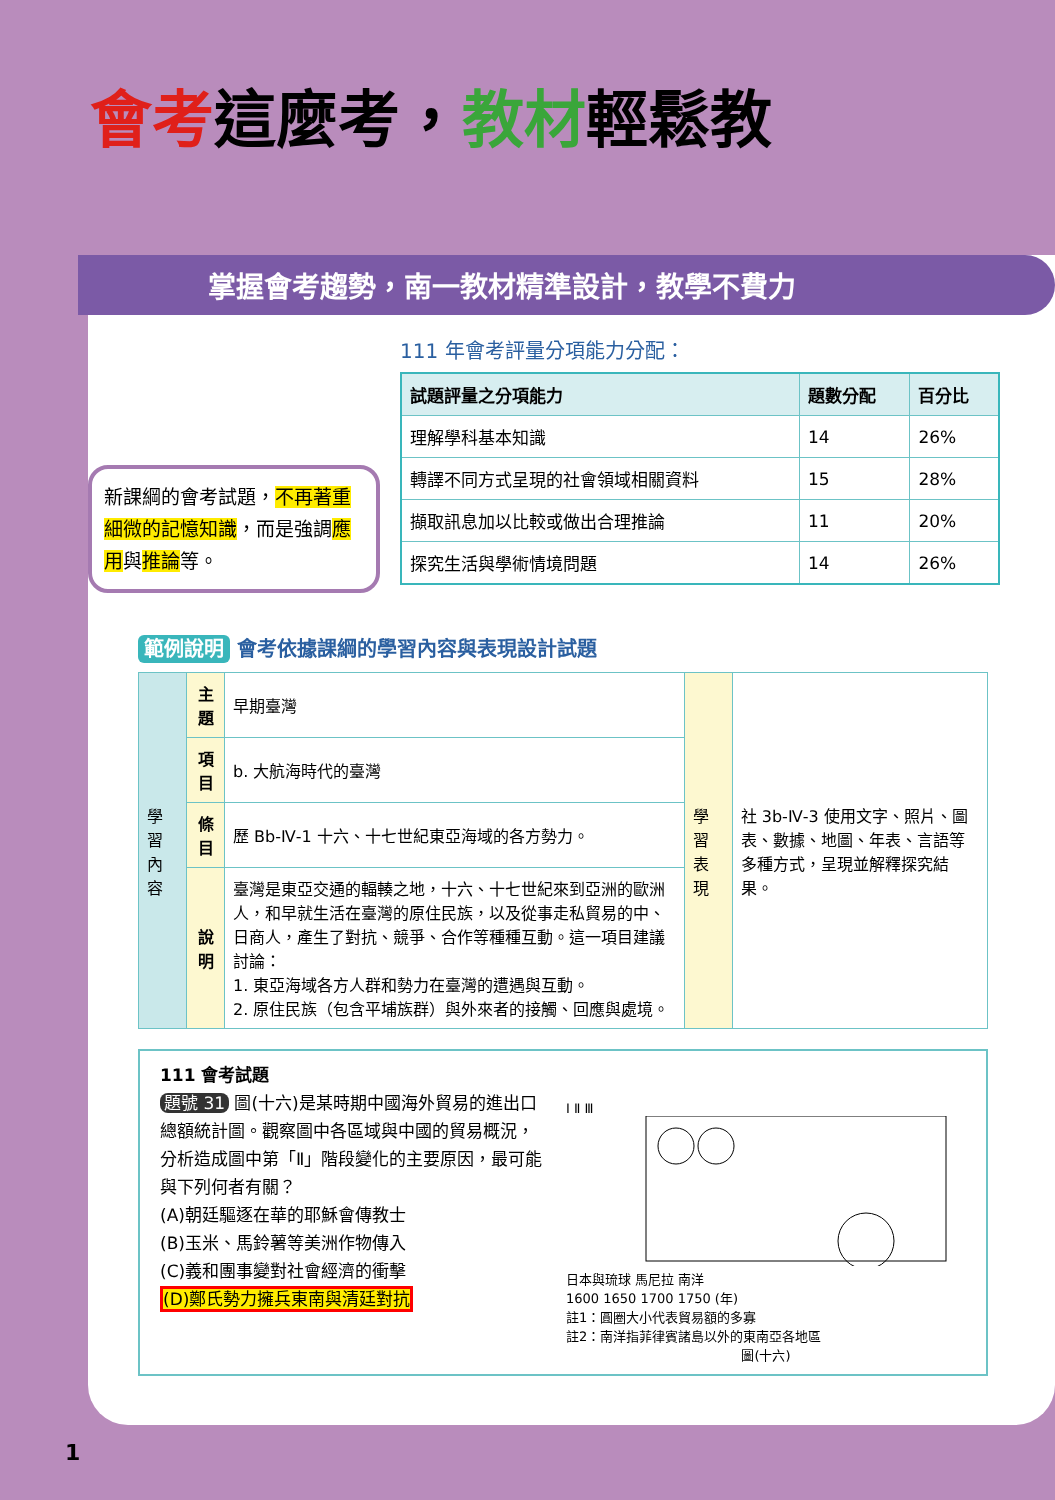會考這麼考，教材輕鬆教
掌握會考趨勢，南一教材精準設計，教學不費力
新課綱的會考試題，不再著重細微的記憶知識，而是強調應用與推論等。
111 年會考評量分項能力分配：
| 試題評量之分項能力 | 題數分配 | 百分比 |
| --- | --- | --- |
| 理解學科基本知識 | 14 | 26% |
| 轉譯不同方式呈現的社會領域相關資料 | 15 | 28% |
| 擷取訊息加以比較或做出合理推論 | 11 | 20% |
| 探究生活與學術情境問題 | 14 | 26% |
範例說明 會考依據課綱的學習內容與表現設計試題
| 學習內容 | 主題 | 早期臺灣 | 學習表現 | 社 3b-Ⅳ-3 使用文字、照片、圖表、數據、地圖、年表、言語等多種方式，呈現並解釋探究結果。 |
| | 項目 | b. 大航海時代的臺灣 | | |
| | 條目 | 歷 Bb-Ⅳ-1 十六、十七世紀東亞海域的各方勢力。 | | |
| | 說明 | 臺灣是東亞交通的輻輳之地，十六、十七世紀來到亞洲的歐洲人，和早就生活在臺灣的原住民族，以及從事走私貿易的中、日商人，產生了對抗、競爭、合作等種種互動。這一項目建議討論： 1. 東亞海域各方人群和勢力在臺灣的遭遇與互動。 2. 原住民族（包含平埔族群）與外來者的接觸、回應與處境。 | | |
111 會考試題
題號 31 圖(十六)是某時期中國海外貿易的進出口總額統計圖。觀察圖中各區域與中國的貿易概況，分析造成圖中第「Ⅱ」階段變化的主要原因，最可能與下列何者有關？
(A)朝廷驅逐在華的耶穌會傳教士
(B)玉米、馬鈴薯等美洲作物傳入
(C)義和團事變對社會經濟的衝擊
(D)鄭氏勢力擁兵東南與清廷對抗
Ⅰ Ⅱ Ⅲ
日本與琉球 馬尼拉 南洋
1600 1650 1700 1750 (年)
註1：圓圈大小代表貿易額的多寡
註2：南洋指菲律賓諸島以外的東南亞各地區
圖(十六)
1